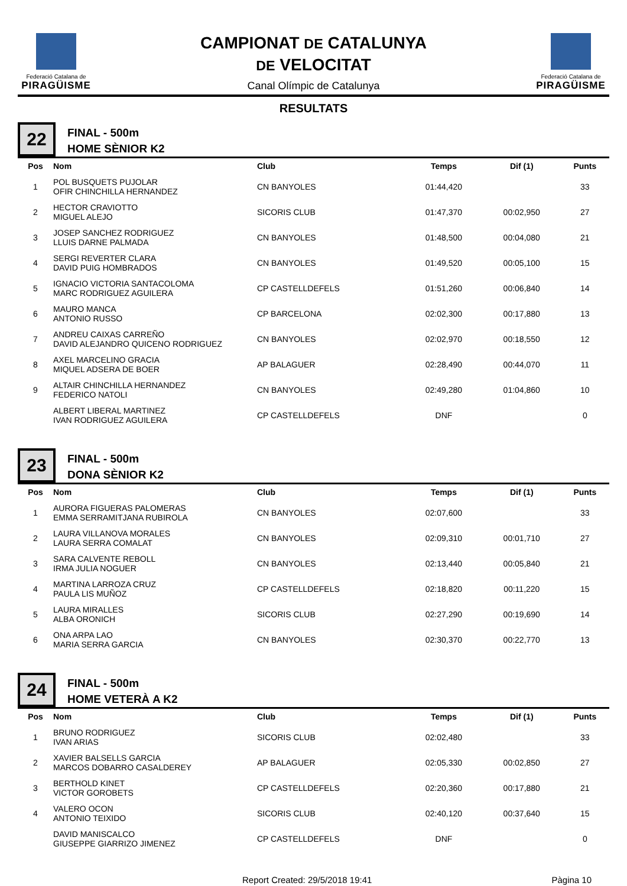Federació Catalana de
PIRAGÜISME
CAMPIONAT DE CATALUNYA
DE VELOCITAT
Canal Olímpic de Catalunya
Federació Catalana de
PIRAGÜISME
RESULTATS
22
FINAL - 500m
HOME SÈNIOR K2
| Pos | Nom | Club | Temps | Dif (1) | Punts |
| --- | --- | --- | --- | --- | --- |
| 1 | POL BUSQUETS PUJOLAR OFIR CHINCHILLA HERNANDEZ | CN BANYOLES | 01:44,420 | | 33 |
| 2 | HECTOR CRAVIOTTO MIGUEL ALEJO | SICORIS CLUB | 01:47,370 | 00:02,950 | 27 |
| 3 | JOSEP SANCHEZ RODRIGUEZ LLUIS DARNE PALMADA | CN BANYOLES | 01:48,500 | 00:04,080 | 21 |
| 4 | SERGI REVERTER CLARA DAVID PUIG HOMBRADOS | CN BANYOLES | 01:49,520 | 00:05,100 | 15 |
| 5 | IGNACIO VICTORIA SANTACOLOMA MARC RODRIGUEZ AGUILERA | CP CASTELLDEFELS | 01:51,260 | 00:06,840 | 14 |
| 6 | MAURO MANCA ANTONIO RUSSO | CP BARCELONA | 02:02,300 | 00:17,880 | 13 |
| 7 | ANDREU CAIXAS CARREÑO DAVID ALEJANDRO QUICENO RODRIGUEZ | CN BANYOLES | 02:02,970 | 00:18,550 | 12 |
| 8 | AXEL MARCELINO GRACIA MIQUEL ADSERA DE BOER | AP BALAGUER | 02:28,490 | 00:44,070 | 11 |
| 9 | ALTAIR CHINCHILLA HERNANDEZ FEDERICO NATOLI | CN BANYOLES | 02:49,280 | 01:04,860 | 10 |
| | ALBERT LIBERAL MARTINEZ IVAN RODRIGUEZ AGUILERA | CP CASTELLDEFELS | DNF | | 0 |
23
FINAL - 500m
DONA SÈNIOR K2
| Pos | Nom | Club | Temps | Dif (1) | Punts |
| --- | --- | --- | --- | --- | --- |
| 1 | AURORA FIGUERAS PALOMERAS EMMA SERRAMITJANA RUBIROLA | CN BANYOLES | 02:07,600 | | 33 |
| 2 | LAURA VILLANOVA MORALES LAURA SERRA COMALAT | CN BANYOLES | 02:09,310 | 00:01,710 | 27 |
| 3 | SARA CALVENTE REBOLL IRMA JULIA NOGUER | CN BANYOLES | 02:13,440 | 00:05,840 | 21 |
| 4 | MARTINA LARROZA CRUZ PAULA LIS MUÑOZ | CP CASTELLDEFELS | 02:18,820 | 00:11,220 | 15 |
| 5 | LAURA MIRALLES ALBA ORONICH | SICORIS CLUB | 02:27,290 | 00:19,690 | 14 |
| 6 | ONA ARPA LAO MARIA SERRA GARCIA | CN BANYOLES | 02:30,370 | 00:22,770 | 13 |
24
FINAL - 500m
HOME VETERÀ A K2
| Pos | Nom | Club | Temps | Dif (1) | Punts |
| --- | --- | --- | --- | --- | --- |
| 1 | BRUNO RODRIGUEZ IVAN ARIAS | SICORIS CLUB | 02:02,480 | | 33 |
| 2 | XAVIER BALSELLS GARCIA MARCOS DOBARRO CASALDEREY | AP BALAGUER | 02:05,330 | 00:02,850 | 27 |
| 3 | BERTHOLD KINET VICTOR GOROBETS | CP CASTELLDEFELS | 02:20,360 | 00:17,880 | 21 |
| 4 | VALERO OCON ANTONIO TEIXIDO | SICORIS CLUB | 02:40,120 | 00:37,640 | 15 |
| | DAVID MANISCALCO GIUSEPPE GIARRIZO JIMENEZ | CP CASTELLDEFELS | DNF | | 0 |
Report Created: 29/5/2018 19:41 Pàgina 10